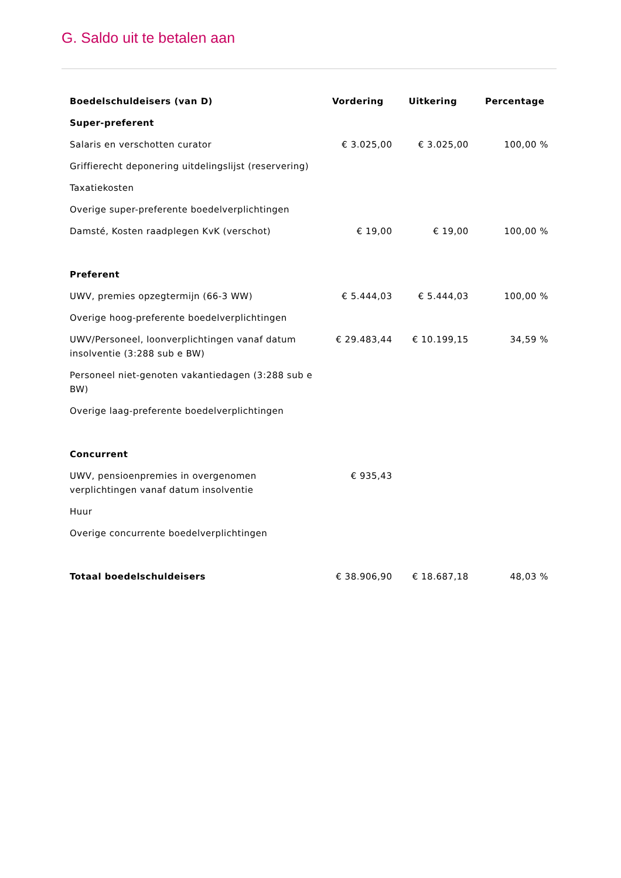G. Saldo uit te betalen aan
| Boedelschuldeisers (van D) | Vordering | Uitkering | Percentage |
| --- | --- | --- | --- |
| Super-preferent | | | |
| Salaris en verschotten curator | € 3.025,00 | € 3.025,00 | 100,00 % |
| Griffierecht deponering uitdelingslijst (reservering) | | | |
| Taxatiekosten | | | |
| Overige super-preferente boedelverplichtingen | | | |
| Damsté, Kosten raadplegen KvK (verschot) | € 19,00 | € 19,00 | 100,00 % |
| Preferent | | | |
| UWV, premies opzegtermijn (66-3 WW) | € 5.444,03 | € 5.444,03 | 100,00 % |
| Overige hoog-preferente boedelverplichtingen | | | |
| UWV/Personeel, loonverplichtingen vanaf datum insolventie (3:288 sub e BW) | € 29.483,44 | € 10.199,15 | 34,59 % |
| Personeel niet-genoten vakantiedagen (3:288 sub e BW) | | | |
| Overige laag-preferente boedelverplichtingen | | | |
| Concurrent | | | |
| UWV, pensioenpremies in overgenomen verplichtingen vanaf datum insolventie | € 935,43 | | |
| Huur | | | |
| Overige concurrente boedelverplichtingen | | | |
| Totaal boedelschuldeisers | € 38.906,90 | € 18.687,18 | 48,03 % |